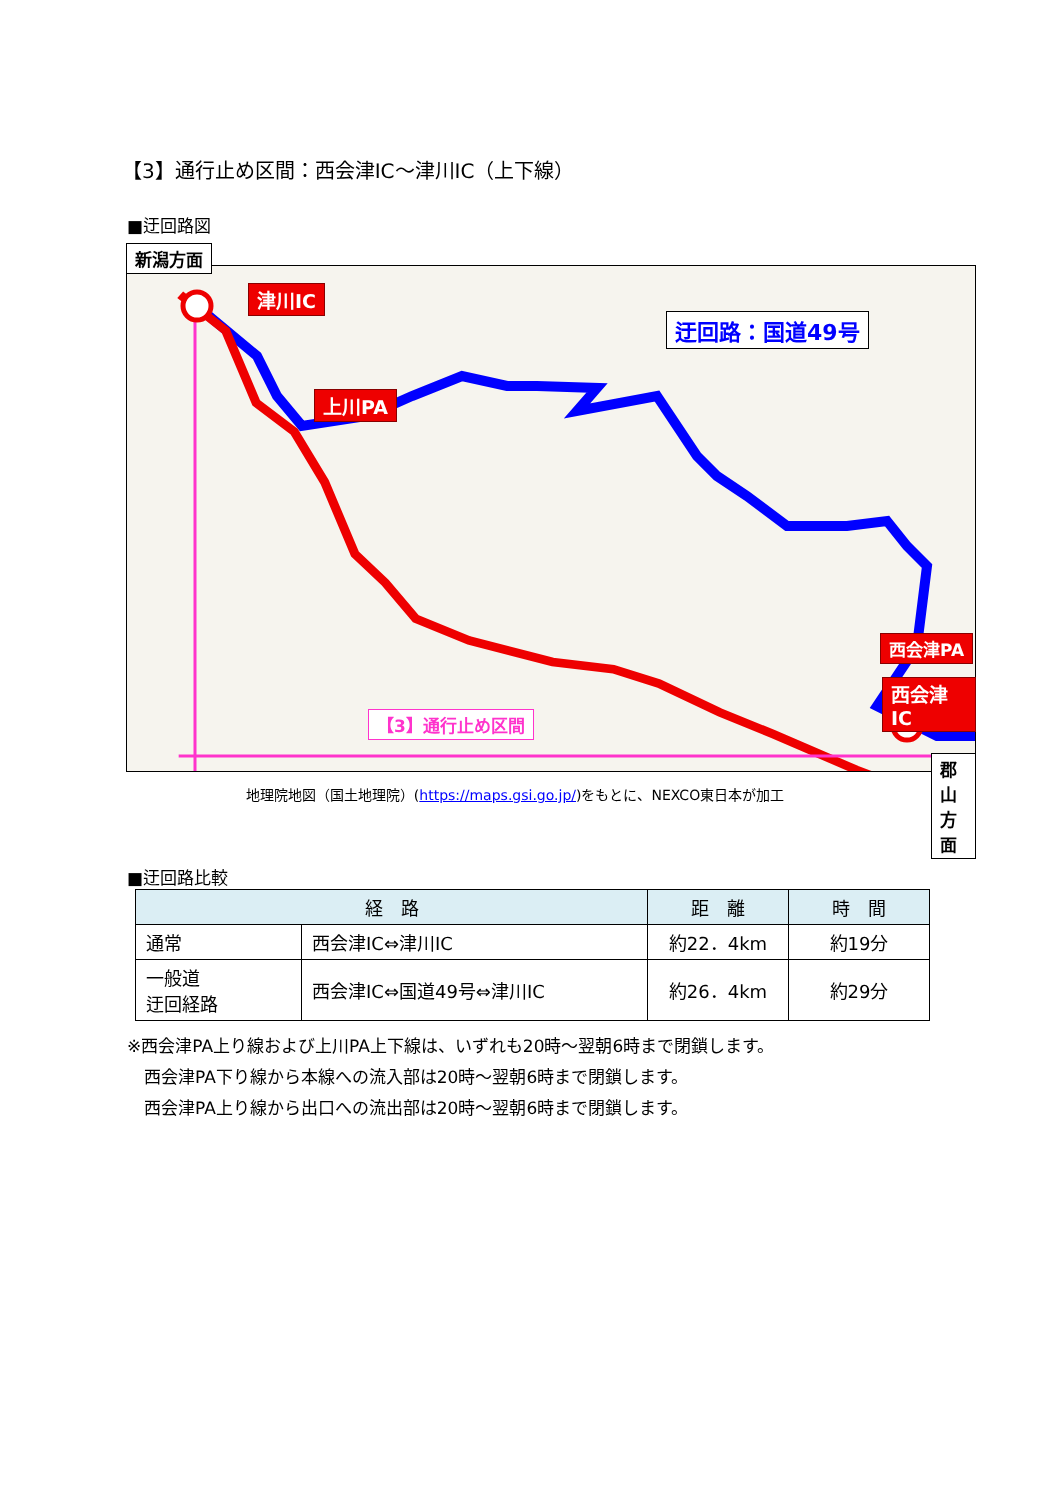【3】通行止め区間：西会津IC～津川IC（上下線）
■迂回路図
新潟方面
津川IC
迂回路：国道49号
上川PA
西会津PA
西会津IC
【3】通行止め区間
郡山方面
地理院地図（国土地理院）(https://maps.gsi.go.jp/)をもとに、NEXCO東日本が加工
■迂回路比較
| 経 路 | | 距 離 | 時 間 |
| --- | --- | --- | --- |
| 通常 | 西会津IC⇔津川IC | 約22．4km | 約19分 |
| 一般道 迂回経路 | 西会津IC⇔国道49号⇔津川IC | 約26．4km | 約29分 |
※西会津PA上り線および上川PA上下線は、いずれも20時～翌朝6時まで閉鎖します。
　西会津PA下り線から本線への流入部は20時～翌朝6時まで閉鎖します。
　西会津PA上り線から出口への流出部は20時～翌朝6時まで閉鎖します。